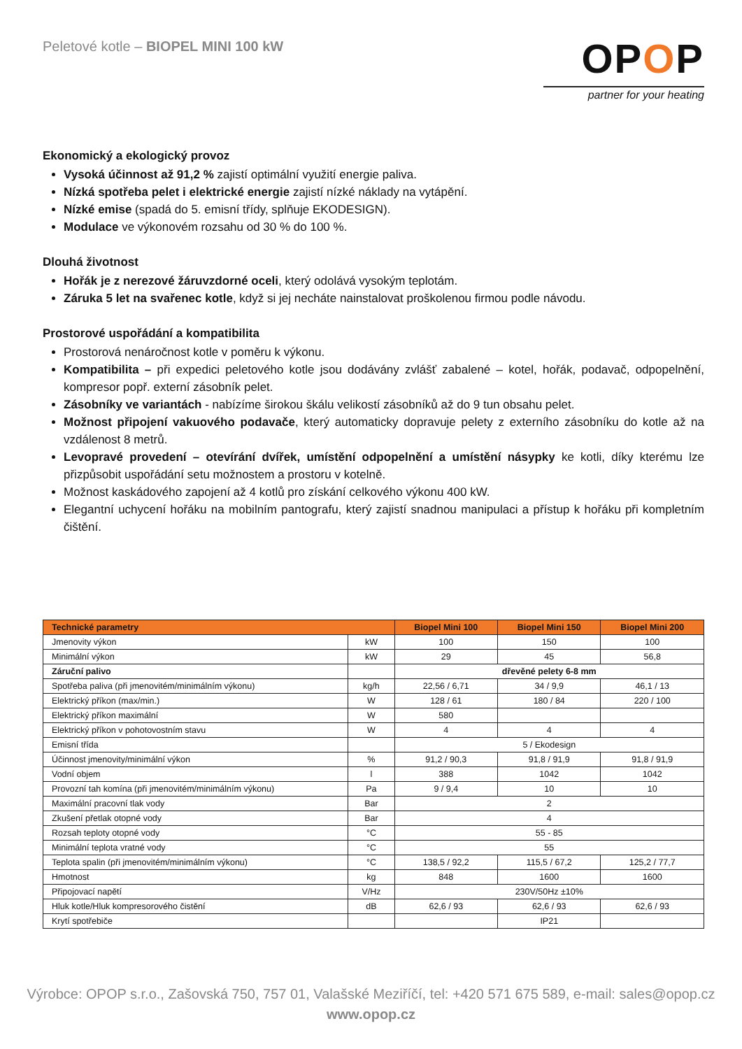Peletové kotle – BIOPEL MINI 100 kW
OPOP
partner for your heating
Ekonomický a ekologický provoz
Vysoká účinnost až 91,2 % zajistí optimální využití energie paliva.
Nízká spotřeba pelet i elektrické energie zajistí nízké náklady na vytápění.
Nízké emise (spadá do 5. emisní třídy, splňuje EKODESIGN).
Modulace ve výkonovém rozsahu od 30 % do 100 %.
Dlouhá životnost
Hořák je z nerezové žáruvzdorné oceli, který odolává vysokým teplotám.
Záruka 5 let na svařenec kotle, když si jej necháte nainstalovat proškolenou firmou podle návodu.
Prostorové uspořádání a kompatibilita
Prostorová nenáročnost kotle v poměru k výkonu.
Kompatibilita – při expedici peletového kotle jsou dodávány zvlášť zabalené – kotel, hořák, podavač, odpopelnění, kompresor popř. externí zásobník pelet.
Zásobníky ve variantách - nabízíme širokou škálu velikostí zásobníků až do 9 tun obsahu pelet.
Možnost připojení vakuového podavače, který automaticky dopravuje pelety z externího zásobníku do kotle až na vzdálenost 8 metrů.
Levopravé provedení – otevírání dvířek, umístění odpopelnění a umístění násypky ke kotli, díky kterému lze přizpůsobit uspořádání setu možnostem a prostoru v kotelně.
Možnost kaskádového zapojení až 4 kotlů pro získání celkového výkonu 400 kW.
Elegantní uchycení hořáku na mobilním pantografu, který zajistí snadnou manipulaci a přístup k hořáku při kompletním čištění.
| Technické parametry | | Biopel Mini 100 | Biopel Mini 150 | Biopel Mini 200 |
| --- | --- | --- | --- | --- |
| Jmenovity výkon | kW | 100 | 150 | 100 |
| Minimální výkon | kW | 29 | 45 | 56,8 |
| Záruční palivo | | dřevěné pelety 6-8 mm | | |
| Spotřeba paliva (při jmenovitém/minimálním výkonu) | kg/h | 22,56 / 6,71 | 34 / 9,9 | 46,1 / 13 |
| Elektrický příkon (max/min.) | W | 128 / 61 | 180 / 84 | 220 / 100 |
| Elektrický příkon maximální | W | 580 | | |
| Elektrický příkon v pohotovostním stavu | W | 4 | 4 | 4 |
| Emisní třída | | 5 / Ekodesign | | |
| Účinnost jmenovity/minimální výkon | % | 91,2 / 90,3 | 91,8 / 91,9 | 91,8 / 91,9 |
| Vodní objem | l | 388 | 1042 | 1042 |
| Provozní tah komína (při jmenovitém/minimálním výkonu) | Pa | 9 / 9,4 | 10 | 10 |
| Maximální pracovní tlak vody | Bar | 2 | | |
| Zkušení přetlak otopné vody | Bar | 4 | | |
| Rozsah teploty otopné vody | °C | 55 - 85 | | |
| Minimální teplota vratné vody | °C | 55 | | |
| Teplota spalin (při jmenovitém/minimálním výkonu) | °C | 138,5 / 92,2 | 115,5 / 67,2 | 125,2 / 77,7 |
| Hmotnost | kg | 848 | 1600 | 1600 |
| Připojovací napětí | V/Hz | 230V/50Hz ±10% | | |
| Hluk kotle/Hluk kompresorového čistění | dB | 62,6 / 93 | 62,6 / 93 | 62,6 / 93 |
| Krytí spotřebiče | | | IP21 | |
Výrobce: OPOP s.r.o., Zašovská 750, 757 01, Valašské Meziříčí, tel: +420 571 675 589, e-mail: sales@opop.cz
www.opop.cz